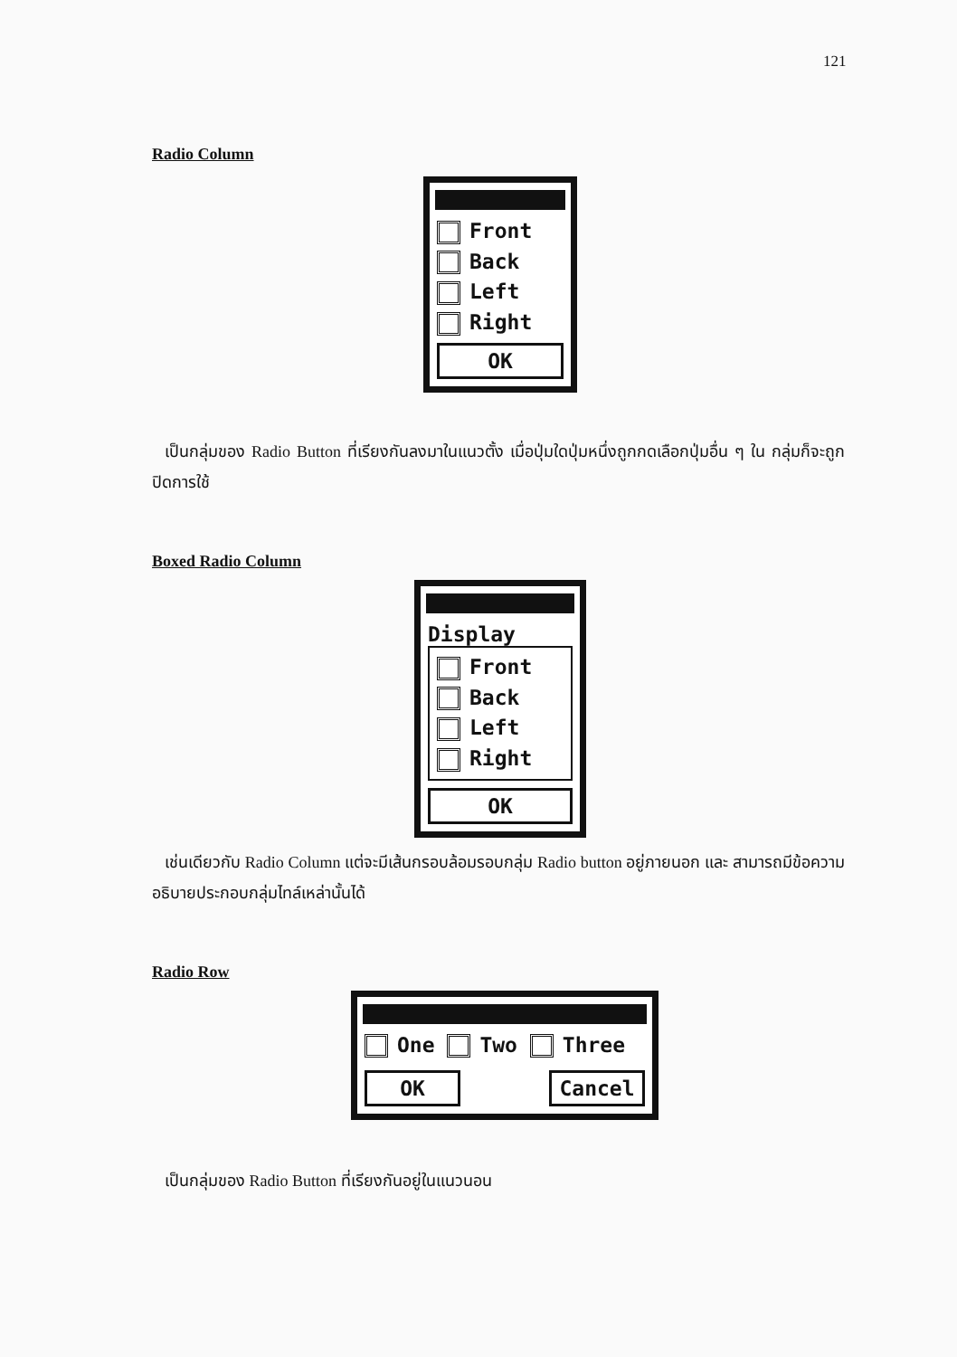121
Radio Column
Front
Back
Left
Right
OK
เป็นกลุ่มของ Radio Button ที่เรียงกันลงมาในแนวตั้ง เมื่อปุ่มใดปุ่มหนึ่งถูกกดเลือกปุ่มอื่น ๆ ใน กลุ่มก็จะถูกปิดการใช้
Boxed Radio Column
Display
Front
Back
Left
Right
OK
เช่นเดียวกับ Radio Column แต่จะมีเส้นกรอบล้อมรอบกลุ่ม Radio button อยู่ภายนอก และ สามารถมีข้อความอธิบายประกอบกลุ่มไทล์เหล่านั้นได้
Radio Row
One Two Three
OK Cancel
เป็นกลุ่มของ Radio Button ที่เรียงกันอยู่ในแนวนอน